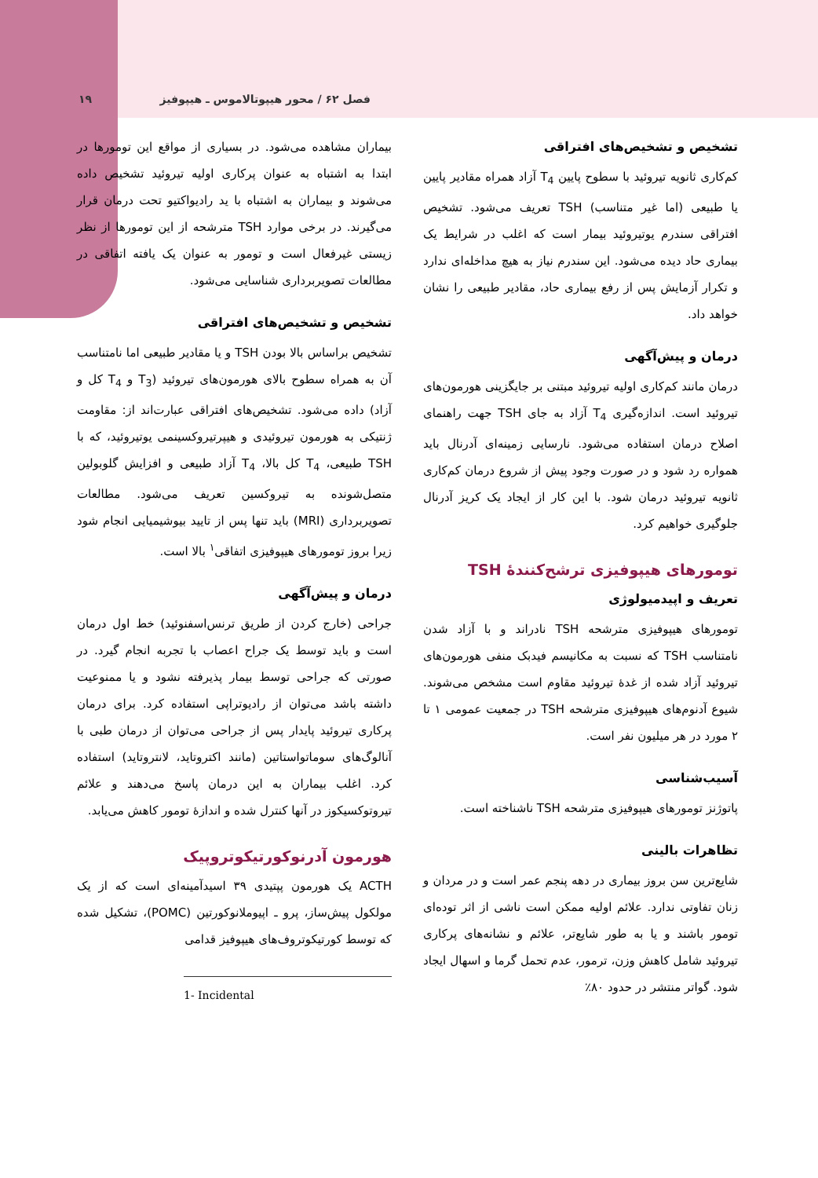فصل ۶۲ / محور هیپوتالاموس ـ هیپوفیز
۱۹
تشخیص و تشخیص‌های افتراقی
کم‌کاری ثانویه تیروئید با سطوح پایین T<sub>4</sub> آزاد همراه مقادیر پایین یا طبیعی (اما غیر متناسب) TSH تعریف می‌شود. تشخیص افتراقی سندرم یوتیروئید بیمار است که اغلب در شرایط یک بیماری حاد دیده می‌شود. این سندرم نیاز به هیچ مداخله‌ای ندارد و تکرار آزمایش پس از رفع بیماری حاد، مقادیر طبیعی را نشان خواهد داد.
درمان و پیش‌آگهی
درمان مانند کم‌کاری اولیه تیروئید مبتنی بر جایگزینی هورمون‌های تیروئید است. اندازه‌گیری T<sub>4</sub> آزاد به جای TSH جهت راهنمای اصلاح درمان استفاده می‌شود. نارسایی زمینه‌ای آدرنال باید همواره رد شود و در صورت وجود پیش از شروع درمان کم‌کاری ثانویه تیروئید درمان شود. با این کار از ایجاد یک کریز آدرنال جلوگیری خواهیم کرد.
تومورهای هیپوفیزی ترشح‌کنندهٔ TSH
تعریف و اپیدمیولوژی
تومورهای هیپوفیزی مترشحه TSH نادراند و با آزاد شدن نامتناسب TSH که نسبت به مکانیسم فیدبک منفی هورمون‌های تیروئید آزاد شده از غدهٔ تیروئید مقاوم است مشخص می‌شوند. شیوع آدنوم‌های هیپوفیزی مترشحه TSH در جمعیت عمومی ۱ تا ۲ مورد در هر میلیون نفر است.
آسیب‌شناسی
پاتوژنز تومورهای هیپوفیزی مترشحه TSH ناشناخته است.
تظاهرات بالینی
شایع‌ترین سن بروز بیماری در دهه پنجم عمر است و در مردان و زنان تفاوتی ندارد. علائم اولیه ممکن است ناشی از اثر توده‌ای تومور باشند و یا به طور شایع‌تر، علائم و نشانه‌های پرکاری تیروئید شامل کاهش وزن، ترمور، عدم تحمل گرما و اسهال ایجاد شود. گواتر منتشر در حدود ۸۰٪
بیماران مشاهده می‌شود. در بسیاری از مواقع این تومورها در ابتدا به اشتباه به عنوان پرکاری اولیه تیروئید تشخیص داده می‌شوند و بیماران به اشتباه با ید رادیواکتیو تحت درمان قرار می‌گیرند. در برخی موارد TSH مترشحه از این تومورها از نظر زیستی غیرفعال است و تومور به عنوان یک یافته اتفاقی در مطالعات تصویربرداری شناسایی می‌شود.
تشخیص و تشخیص‌های افتراقی
تشخیص براساس بالا بودن TSH و یا مقادیر طبیعی اما نامتناسب آن به همراه سطوح بالای هورمون‌های تیروئید (T<sub>3</sub> و T<sub>4</sub> کل و آزاد) داده می‌شود. تشخیص‌های افتراقی عبارت‌اند از: مقاومت ژنتیکی به هورمون تیروئیدی و هیپرتیروکسینمی یوتیروئید، که با TSH طبیعی، T<sub>4</sub> کل بالا، T<sub>4</sub> آزاد طبیعی و افزایش گلوبولین متصل‌شونده به تیروکسین تعریف می‌شود. مطالعات تصویربرداری (MRI) باید تنها پس از تایید بیوشیمیایی انجام شود زیرا بروز تومورهای هیپوفیزی اتفاقی<sup>۱</sup> بالا است.
درمان و پیش‌آگهی
جراحی (خارج کردن از طریق ترنس‌اسفنوئید) خط اول درمان است و باید توسط یک جراح اعصاب با تجربه انجام گیرد. در صورتی که جراحی توسط بیمار پذیرفته نشود و یا ممنوعیت داشته باشد می‌توان از رادیوتراپی استفاده کرد. برای درمان پرکاری تیروئید پایدار پس از جراحی می‌توان از درمان طبی با آنالوگ‌های سوماتواستاتین (مانند اکتروتاید، لانتروتاید) استفاده کرد. اغلب بیماران به این درمان پاسخ می‌دهند و علائم تیروتوکسیکوز در آنها کنترل شده و اندازهٔ تومور کاهش می‌یابد.
هورمون آدرنوکورتیکوتروپیک
ACTH یک هورمون پپتیدی ۳۹ اسیدآمینه‌ای است که از یک مولکول پیش‌ساز، پرو ـ اپیوملانوکورتین (POMC)، تشکیل شده که توسط کورتیکوتروف‌های هیپوفیز قدامی
1- Incidental